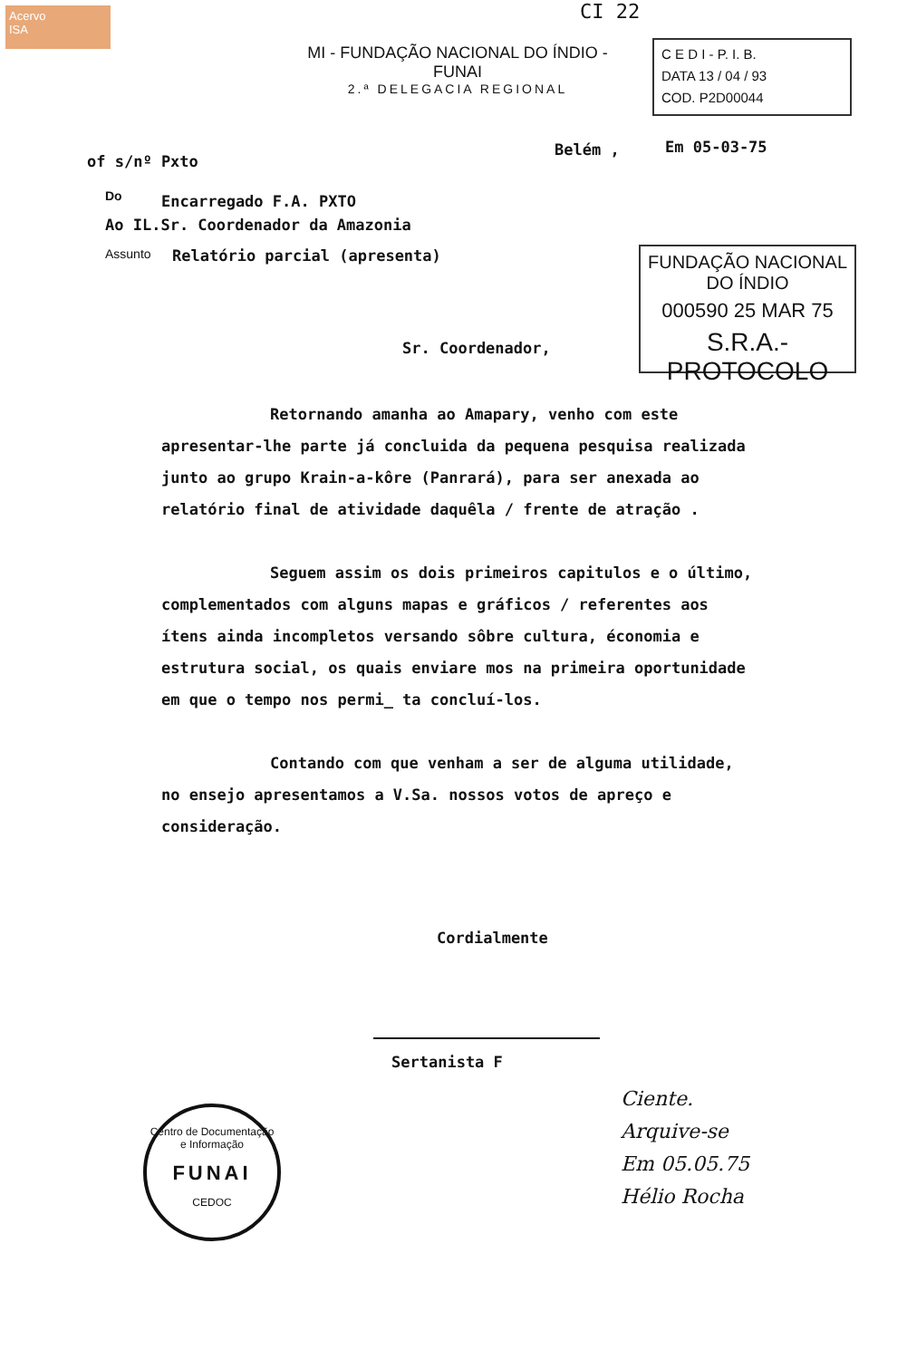Acervo
ISA
CI 22
MI - FUNDAÇÃO NACIONAL DO ÍNDIO - FUNAI
2.ª DELEGACIA REGIONAL
C E D I - P. I. B.
DATA 13 / 04 / 93
COD. P2D00044
of s/nº Pxto
Belém , Em 05-03-75
Do Encarregado F.A. PXTO
Ao IL.Sr. Coordenador da Amazonia
Assunto Relatório parcial (apresenta)
FUNDAÇÃO NACIONAL
DO ÍNDIO
000590 25 MAR 75
S.R.A.-PROTOCOLO
Sr. Coordenador,
Retornando amanha ao Amapary, venho com este apresentar-lhe parte já concluida da pequena pesquisa realizada junto ao grupo Krain-a-kôre (Panrará), para ser anexada ao relatório final de atividade daquêla / frente de atração .
Seguem assim os dois primeiros capitulos e o último, complementados com alguns mapas e gráficos / referentes aos ítens ainda incompletos versando sôbre cultura, économia e estrutura social, os quais enviare mos na primeira oportunidade em que o tempo nos permi_ ta concluí-los.
Contando com que venham a ser de alguma utilidade, no ensejo apresentamos a V.Sa. nossos votos de apreço e consideração.
Cordialmente
Sertanista F
Centro de Documentação e Informação
FUNAI
CEDOC
Ciente.
Arquive-se
Em 05.05.75
Hélio Rocha